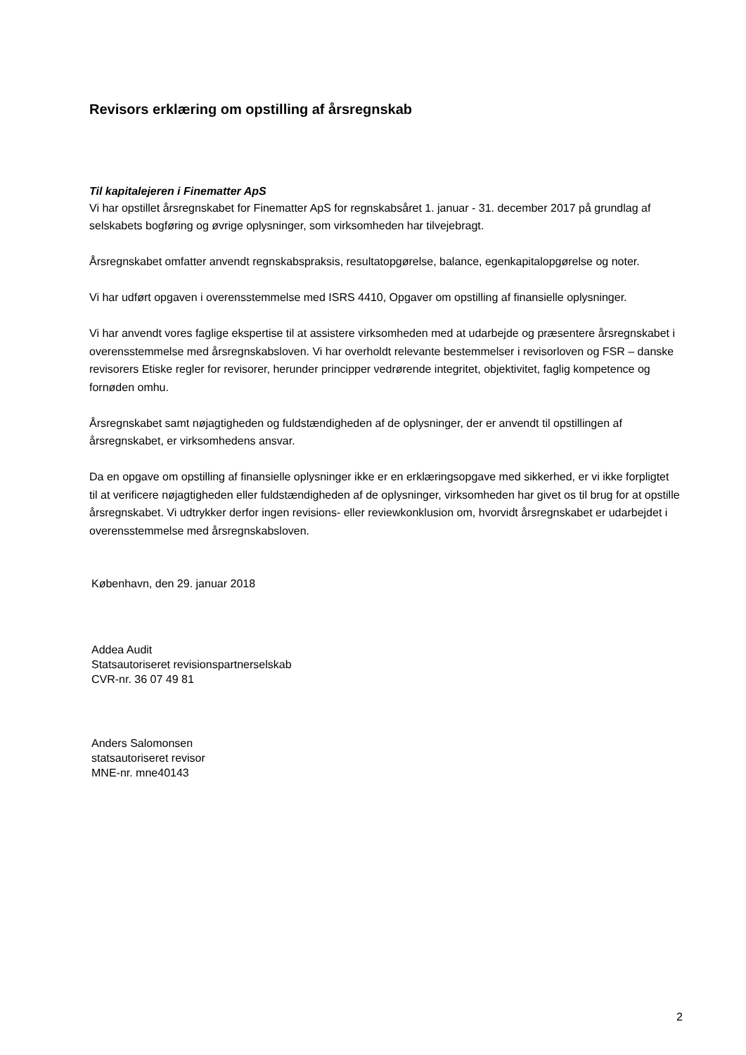Revisors erklæring om opstilling af årsregnskab
Til kapitalejeren i Finematter ApS
Vi har opstillet årsregnskabet for Finematter ApS for regnskabsåret 1. januar - 31. december 2017 på grundlag af selskabets bogføring og øvrige oplysninger, som virksomheden har tilvejebragt.
Årsregnskabet omfatter anvendt regnskabspraksis, resultatopgørelse, balance, egenkapitalopgørelse og noter.
Vi har udført opgaven i overensstemmelse med ISRS 4410, Opgaver om opstilling af finansielle oplysninger.
Vi har anvendt vores faglige ekspertise til at assistere virksomheden med at udarbejde og præsentere årsregnskabet i overensstemmelse med årsregnskabsloven. Vi har overholdt relevante bestemmelser i revisorloven og FSR – danske revisorers Etiske regler for revisorer, herunder principper vedrørende integritet, objektivitet, faglig kompetence og fornøden omhu.
Årsregnskabet samt nøjagtigheden og fuldstændigheden af de oplysninger, der er anvendt til opstillingen af årsregnskabet, er virksomhedens ansvar.
Da en opgave om opstilling af finansielle oplysninger ikke er en erklæringsopgave med sikkerhed, er vi ikke forpligtet til at verificere nøjagtigheden eller fuldstændigheden af de oplysninger, virksomheden har givet os til brug for at opstille årsregnskabet. Vi udtrykker derfor ingen revisions- eller reviewkonklusion om, hvorvidt årsregnskabet er udarbejdet i overensstemmelse med årsregnskabsloven.
København, den 29. januar 2018
Addea Audit
Statsautoriseret revisionspartnerselskab
CVR-nr. 36 07 49 81
Anders Salomonsen
statsautoriseret revisor
MNE-nr. mne40143
2